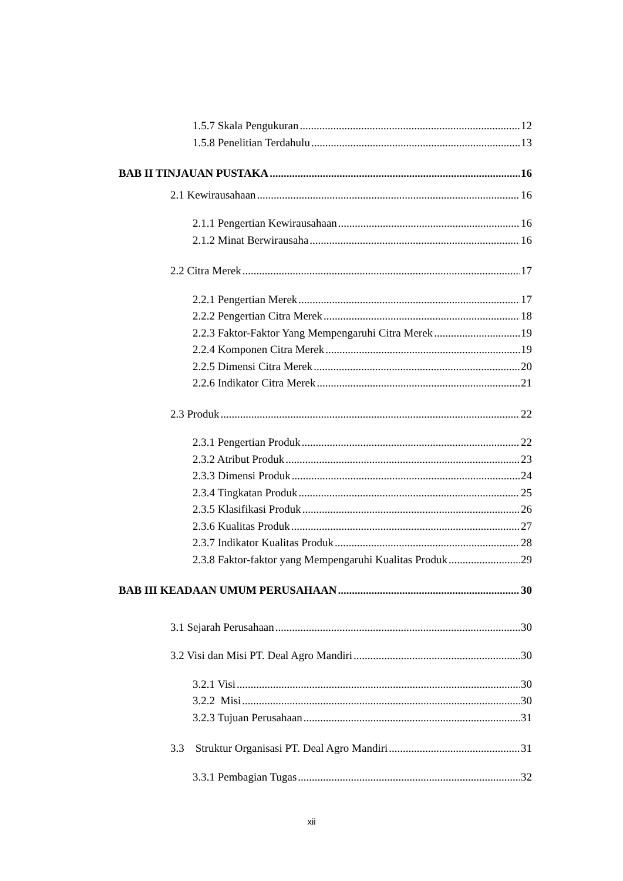1.5.7 Skala Pengukuran 12
1.5.8 Penelitian Terdahulu 13
BAB II TINJAUAN PUSTAKA 16
2.1 Kewirausahaan 16
2.1.1 Pengertian Kewirausahaan 16
2.1.2 Minat Berwirausaha 16
2.2 Citra Merek 17
2.2.1 Pengertian Merek 17
2.2.2 Pengertian Citra Merek 18
2.2.3 Faktor-Faktor Yang Mempengaruhi Citra Merek 19
2.2.4 Komponen Citra Merek 19
2.2.5 Dimensi Citra Merek 20
2.2.6 Indikator Citra Merek 21
2.3 Produk 22
2.3.1 Pengertian Produk 22
2.3.2 Atribut Produk 23
2.3.3 Dimensi Produk 24
2.3.4 Tingkatan Produk 25
2.3.5 Klasifikasi Produk 26
2.3.6 Kualitas Produk 27
2.3.7 Indikator Kualitas Produk 28
2.3.8 Faktor-faktor yang Mempengaruhi Kualitas Produk 29
BAB III KEADAAN UMUM PERUSAHAAN 30
3.1 Sejarah Perusahaan 30
3.2 Visi dan Misi PT. Deal Agro Mandiri 30
3.2.1 Visi 30
3.2.2 Misi 30
3.2.3 Tujuan Perusahaan 31
3.3 Struktur Organisasi PT. Deal Agro Mandiri 31
3.3.1 Pembagian Tugas 32
xii